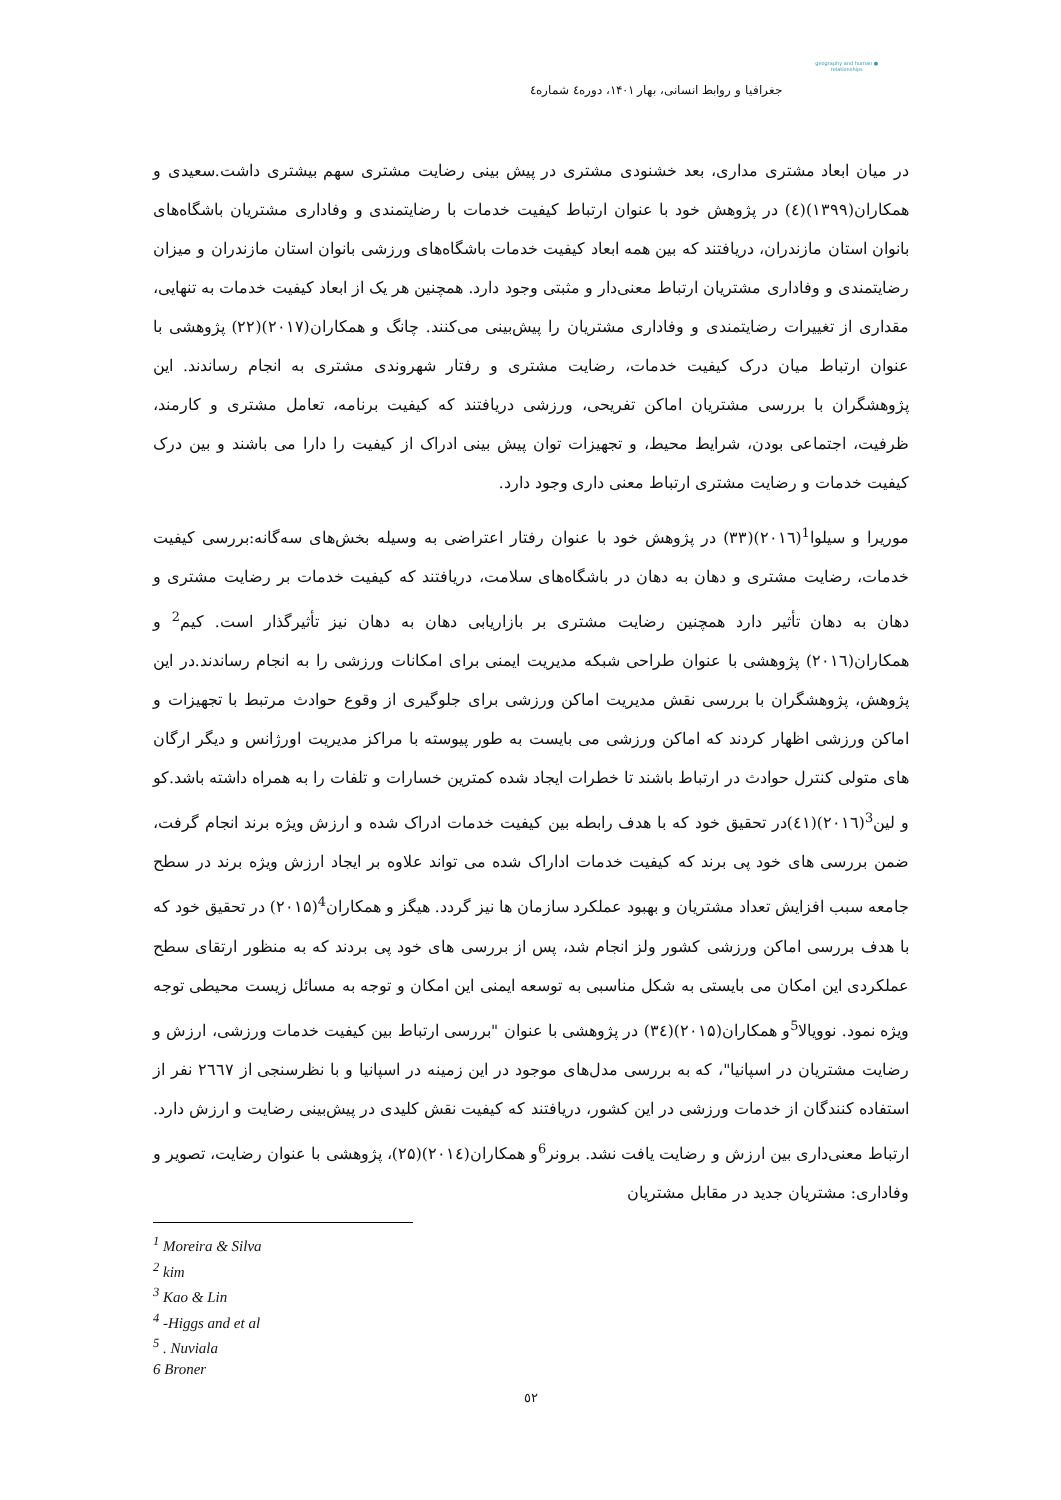● geography and human relationships
جغرافیا و روابط انسانی، بهار ۱۴۰۱، دوره٤ شماره٤
در میان ابعاد مشتری مداری، بعد خشنودی مشتری در پیش بینی رضایت مشتری سهم بیشتری داشت.سعیدی و همکاران(۱۳۹۹)(٤) در پژوهش خود با عنوان ارتباط کیفیت خدمات با رضایتمندی و وفاداری مشتریان باشگاه‌های بانوان استان مازندران، دریافتند که بین همه ابعاد کیفیت خدمات باشگاه‌های ورزشی بانوان استان مازندران و میزان رضایتمندی و وفاداری مشتریان ارتباط معنی‌دار و مثبتی وجود دارد. همچنین هر یک از ابعاد کیفیت خدمات به تنهایی، مقداری از تغییرات رضایتمندی و وفاداری مشتریان را پیش‌بینی می‌کنند. چانگ و همکاران(۲۰۱۷)(۲۲) پژوهشی با عنوان ارتباط میان درک کیفیت خدمات، رضایت مشتری و رفتار شهروندی مشتری به انجام رساندند. این پژوهشگران با بررسی مشتریان اماکن تفریحی، ورزشی دریافتند که کیفیت برنامه، تعامل مشتری و کارمند، ظرفیت، اجتماعی بودن، شرایط محیط، و تجهیزات توان پیش بینی ادراک از کیفیت را دارا می باشند و بین درک کیفیت خدمات و رضایت مشتری ارتباط معنی داری وجود دارد.
موریرا و سیلوا<sup>1</sup>(۲۰۱٦)(۳۳) در پژوهش خود با عنوان رفتار اعتراضی به وسیله بخش‌های سه‌گانه:بررسی کیفیت خدمات، رضایت مشتری و دهان به دهان در باشگاه‌های سلامت، دریافتند که کیفیت خدمات بر رضایت مشتری و دهان به دهان تأثیر دارد همچنین رضایت مشتری بر بازاریابی دهان به دهان نیز تأثیرگذار است. کیم<sup>2</sup> و همکاران(۲۰۱٦) پژوهشی با عنوان طراحی شبکه مدیریت ایمنی برای امکانات ورزشی را به انجام رساندند.در این پژوهش، پژوهشگران با بررسی نقش مدیریت اماکن ورزشی برای جلوگیری از وقوع حوادث مرتبط با تجهیزات و اماکن ورزشی اظهار کردند که اماکن ورزشی می بایست به طور پیوسته با مراکز مدیریت اورژانس و دیگر ارگان های متولی کنترل حوادث در ارتباط باشند تا خطرات ایجاد شده کمترین خسارات و تلفات را به همراه داشته باشد.کو و لین<sup>3</sup>(۲۰۱٦)(٤١)در تحقیق خود که با هدف رابطه بین کیفیت خدمات ادراک شده و ارزش ویژه برند انجام گرفت، ضمن بررسی های خود پی برند که کیفیت خدمات اداراک شده می تواند علاوه بر ایجاد ارزش ویژه برند در سطح جامعه سبب افزایش تعداد مشتریان و بهبود عملکرد سازمان ها نیز گردد. هیگز و همکاران<sup>4</sup>(۲۰۱۵) در تحقیق خود که با هدف بررسی اماکن ورزشی کشور ولز انجام شد، پس از بررسی های خود پی بردند که به منظور ارتقای سطح عملکردی این امکان می بایستی به شکل مناسبی به توسعه ایمنی این امکان و توجه به مسائل زیست محیطی توجه ویژه نمود. نوویالا<sup>5</sup>و همکاران(۲۰۱۵)(۳٤) در پژوهشی با عنوان "بررسی ارتباط بین کیفیت خدمات ورزشی، ارزش و رضایت مشتریان در اسپانیا"، که به بررسی مدل‌های موجود در این زمینه در اسپانیا و با نظرسنجی از ۲٦٦۷ نفر از استفاده کنندگان از خدمات ورزشی در این کشور، دریافتند که کیفیت نقش کلیدی در پیش‌بینی رضایت و ارزش دارد. ارتباط معنی‌داری بین ارزش و رضایت یافت نشد. برونر<sup>6</sup>و همکاران(۲۰۱٤)(۲۵)، پژوهشی با عنوان رضایت، تصویر و وفاداری: مشتریان جدید در مقابل مشتریان
<sup>1</sup> Moreira & Silva
<sup>2</sup> kim
<sup>3</sup> Kao & Lin
<sup>4</sup> -Higgs and et al
<sup>5</sup> . Nuviala
6 Broner
٥۲